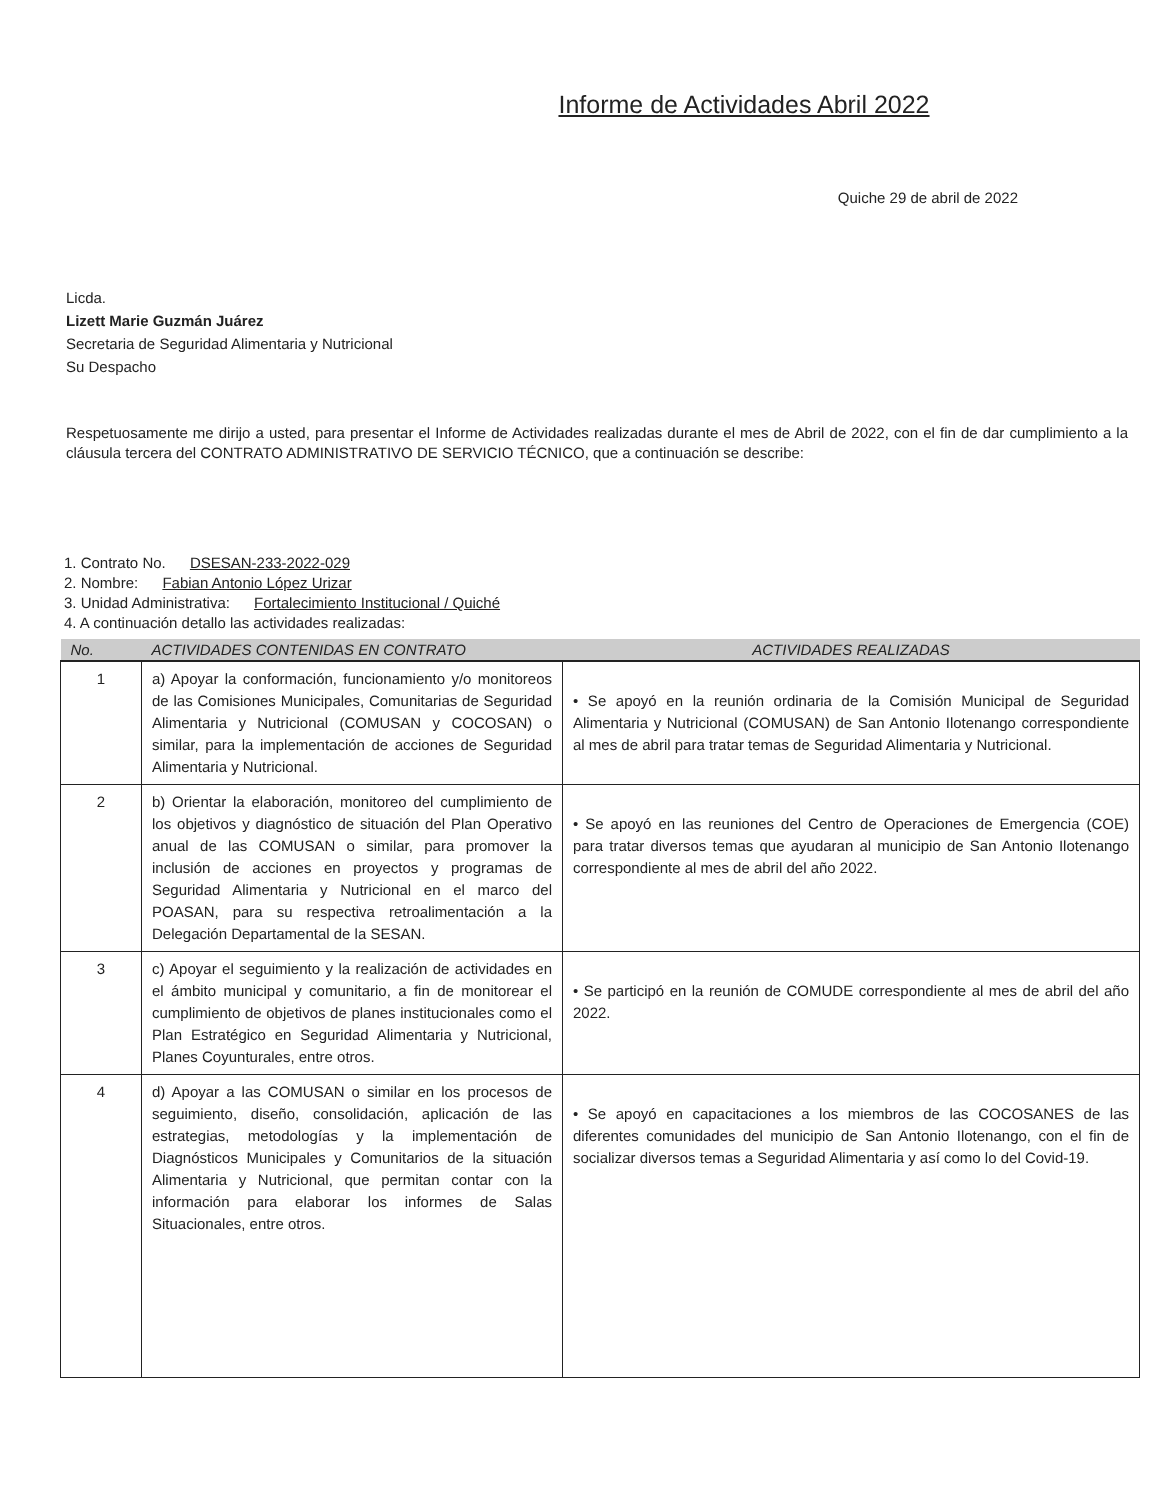Informe de Actividades Abril 2022
Quiche 29 de abril de 2022
Licda.
Lizett Marie Guzmán Juárez
Secretaria de Seguridad Alimentaria y Nutricional
Su Despacho
Respetuosamente me dirijo a usted, para presentar el Informe de Actividades realizadas durante el mes de Abril de 2022, con el fin de dar cumplimiento a la cláusula tercera del CONTRATO ADMINISTRATIVO DE SERVICIO TÉCNICO, que a continuación se describe:
1. Contrato No. DSESAN-233-2022-029
2. Nombre: Fabian Antonio López Urizar
3. Unidad Administrativa: Fortalecimiento Institucional / Quiché
4. A continuación detallo las actividades realizadas:
| No. | ACTIVIDADES CONTENIDAS EN CONTRATO | ACTIVIDADES REALIZADAS |
| --- | --- | --- |
| 1 | a) Apoyar la conformación, funcionamiento y/o monitoreos de las Comisiones Municipales, Comunitarias de Seguridad Alimentaria y Nutricional (COMUSAN y COCOSAN) o similar, para la implementación de acciones de Seguridad Alimentaria y Nutricional. | • Se apoyó en la reunión ordinaria de la Comisión Municipal de Seguridad Alimentaria y Nutricional (COMUSAN) de San Antonio Ilotenango correspondiente al mes de abril para tratar temas de Seguridad Alimentaria y Nutricional. |
| 2 | b) Orientar la elaboración, monitoreo del cumplimiento de los objetivos y diagnóstico de situación del Plan Operativo anual de las COMUSAN o similar, para promover la inclusión de acciones en proyectos y programas de Seguridad Alimentaria y Nutricional en el marco del POASAN, para su respectiva retroalimentación a la Delegación Departamental de la SESAN. | • Se apoyó en las reuniones del Centro de Operaciones de Emergencia (COE) para tratar diversos temas que ayudaran al municipio de San Antonio Ilotenango correspondiente al mes de abril del año 2022. |
| 3 | c) Apoyar el seguimiento y la realización de actividades en el ámbito municipal y comunitario, a fin de monitorear el cumplimiento de objetivos de planes institucionales como el Plan Estratégico en Seguridad Alimentaria y Nutricional, Planes Coyunturales, entre otros. | • Se participó en la reunión de COMUDE correspondiente al mes de abril del año 2022. |
| 4 | d) Apoyar a las COMUSAN o similar en los procesos de seguimiento, diseño, consolidación, aplicación de las estrategias, metodologías y la implementación de Diagnósticos Municipales y Comunitarios de la situación Alimentaria y Nutricional, que permitan contar con la información para elaborar los informes de Salas Situacionales, entre otros. | • Se apoyó en capacitaciones a los miembros de las COCOSANES de las diferentes comunidades del municipio de San Antonio Ilotenango, con el fin de socializar diversos temas a Seguridad Alimentaria y así como lo del Covid-19. |